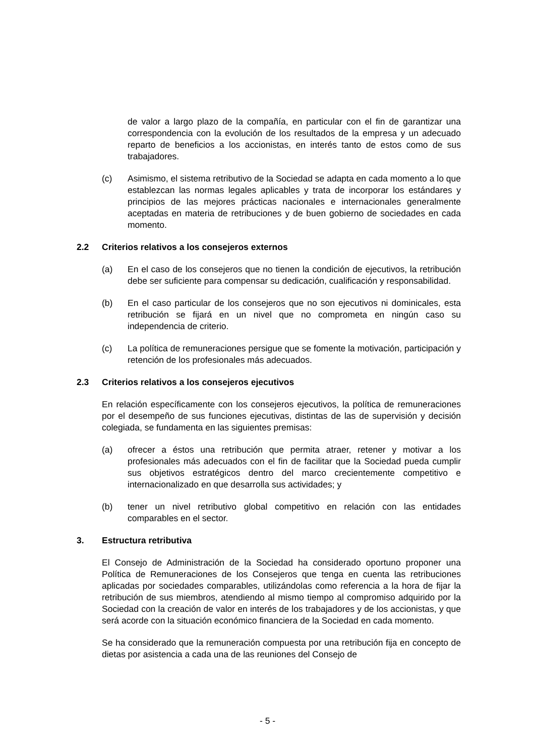de valor a largo plazo de la compañía, en particular con el fin de garantizar una correspondencia con la evolución de los resultados de la empresa y un adecuado reparto de beneficios a los accionistas, en interés tanto de estos como de sus trabajadores.
(c) Asimismo, el sistema retributivo de la Sociedad se adapta en cada momento a lo que establezcan las normas legales aplicables y trata de incorporar los estándares y principios de las mejores prácticas nacionales e internacionales generalmente aceptadas en materia de retribuciones y de buen gobierno de sociedades en cada momento.
2.2 Criterios relativos a los consejeros externos
(a) En el caso de los consejeros que no tienen la condición de ejecutivos, la retribución debe ser suficiente para compensar su dedicación, cualificación y responsabilidad.
(b) En el caso particular de los consejeros que no son ejecutivos ni dominicales, esta retribución se fijará en un nivel que no comprometa en ningún caso su independencia de criterio.
(c) La política de remuneraciones persigue que se fomente la motivación, participación y retención de los profesionales más adecuados.
2.3 Criterios relativos a los consejeros ejecutivos
En relación específicamente con los consejeros ejecutivos, la política de remuneraciones por el desempeño de sus funciones ejecutivas, distintas de las de supervisión y decisión colegiada, se fundamenta en las siguientes premisas:
(a) ofrecer a éstos una retribución que permita atraer, retener y motivar a los profesionales más adecuados con el fin de facilitar que la Sociedad pueda cumplir sus objetivos estratégicos dentro del marco crecientemente competitivo e internacionalizado en que desarrolla sus actividades; y
(b) tener un nivel retributivo global competitivo en relación con las entidades comparables en el sector.
3. Estructura retributiva
El Consejo de Administración de la Sociedad ha considerado oportuno proponer una Política de Remuneraciones de los Consejeros que tenga en cuenta las retribuciones aplicadas por sociedades comparables, utilizándolas como referencia a la hora de fijar la retribución de sus miembros, atendiendo al mismo tiempo al compromiso adquirido por la Sociedad con la creación de valor en interés de los trabajadores y de los accionistas, y que será acorde con la situación económico financiera de la Sociedad en cada momento.
Se ha considerado que la remuneración compuesta por una retribución fija en concepto de dietas por asistencia a cada una de las reuniones del Consejo de
- 5 -